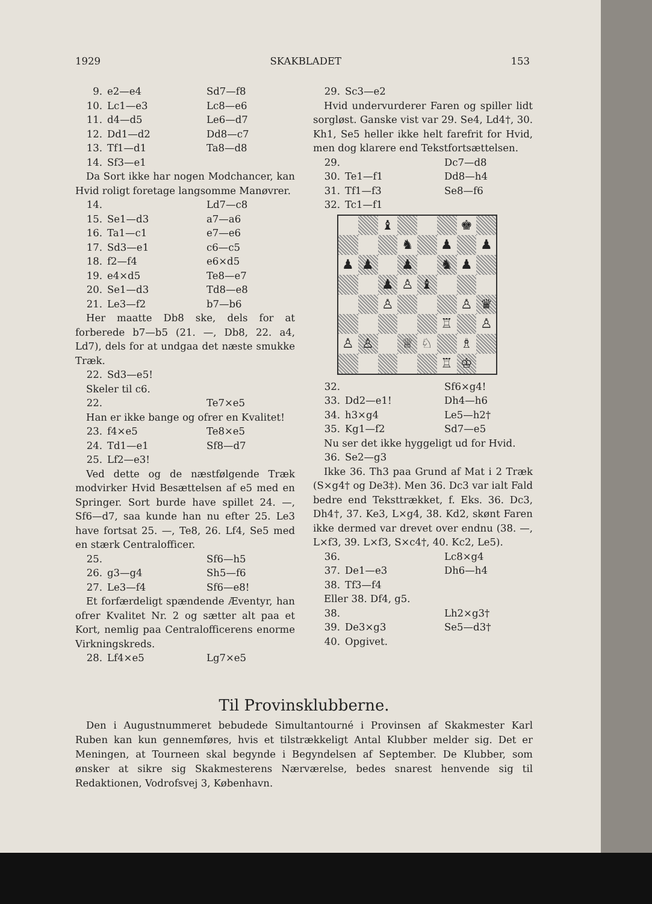1929 SKAKBLADET 153
9. e2—e4 Sd7—f8
10. Lc1—e3 Lc8—e6
11. d4—d5 Le6—d7
12. Dd1—d2 Dd8—c7
13. Tf1—d1 Ta8—d8
14. Sf3—e1
Da Sort ikke har nogen Modchancer, kan Hvid roligt foretage langsomme Manøvrer.
14. Ld7—c8
15. Se1—d3 a7—a6
16. Ta1—c1 e7—e6
17. Sd3—e1 c6—c5
18. f2—f4 e6×d5
19. e4×d5 Te8—e7
20. Se1—d3 Td8—e8
21. Le3—f2 b7—b6
Her maatte Db8 ske, dels for at forberede b7—b5 (21. —, Db8, 22. a4, Ld7), dels for at undgaa det næste smukke Træk.
22. Sd3—e5!
Skeler til c6.
22. Te7×e5
Han er ikke bange og ofrer en Kvalitet!
23. f4×e5 Te8×e5
24. Td1—e1 Sf8—d7
25. Lf2—e3!
Ved dette og de næstfølgende Træk modvirker Hvid Besættelsen af e5 med en Springer. Sort burde have spillet 24. —, Sf6—d7, saa kunde han nu efter 25. Le3 have fortsat 25. —, Te8, 26. Lf4, Se5 med en stærk Centralofficer.
25. Sf6—h5
26. g3—g4 Sh5—f6
27. Le3—f4 Sf6—e8!
Et forfærdeligt spændende Æventyr, han ofrer Kvalitet Nr. 2 og sætter alt paa et Kort, nemlig paa Centralofficerens enorme Virkningskreds.
28. Lf4×e5 Lg7×e5
29. Sc3—e2
Hvid undervurderer Faren og spiller lidt sorgløst. Ganske vist var 29. Se4, Ld4†, 30. Kh1, Se5 heller ikke helt farefrit for Hvid, men dog klarere end Tekstfortsættelsen.
29. Dc7—d8
30. Te1—f1 Dd8—h4
31. Tf1—f3 Se8—f6
32. Tc1—f1
♝
♚
♞
♟
♟
♟
♟
♟
♞
♟
♟
♙
♝
♙
♙
♛
♖
♙
♙
♙
♕
♘
♗
♖
♔
32. Sf6×g4!
33. Dd2—e1! Dh4—h6
34. h3×g4 Le5—h2†
35. Kg1—f2 Sd7—e5
Nu ser det ikke hyggeligt ud for Hvid.
36. Se2—g3
Ikke 36. Th3 paa Grund af Mat i 2 Træk (S×g4† og De3‡). Men 36. Dc3 var ialt Fald bedre end Teksttrækket, f. Eks. 36. Dc3, Dh4†, 37. Ke3, L×g4, 38. Kd2, skønt Faren ikke dermed var drevet over endnu (38. —, L×f3, 39. L×f3, S×c4†, 40. Kc2, Le5).
36. Lc8×g4
37. De1—e3 Dh6—h4
38. Tf3—f4
Eller 38. Df4, g5.
38. Lh2×g3†
39. De3×g3 Se5—d3†
40. Opgivet.
Til Provinsklubberne.
Den i Augustnummeret bebudede Simultantourné i Provinsen af Skakmester Karl Ruben kan kun gennemføres, hvis et tilstrækkeligt Antal Klubber melder sig. Det er Meningen, at Tourneen skal begynde i Begyndelsen af September. De Klubber, som ønsker at sikre sig Skakmesterens Nærværelse, bedes snarest henvende sig til Redaktionen, Vodrofsvej 3, København.